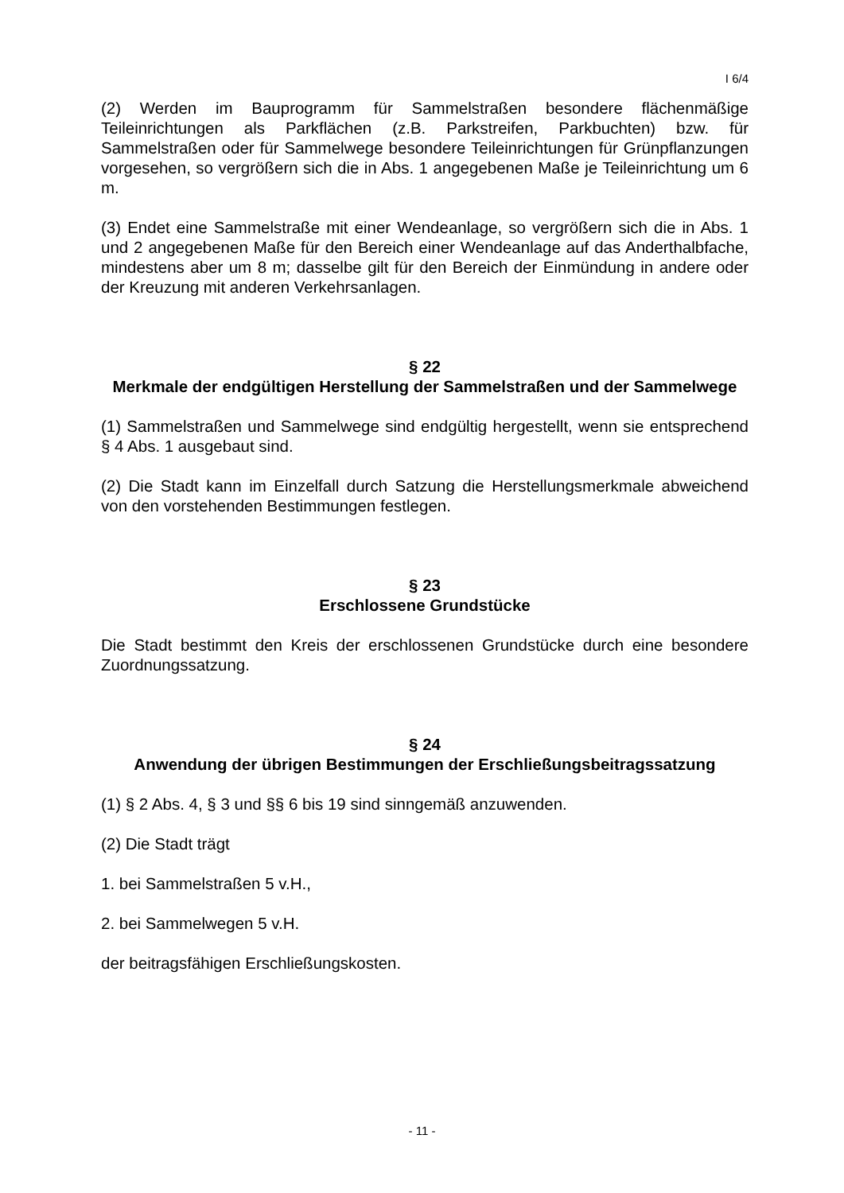I 6/4
(2) Werden im Bauprogramm für Sammelstraßen besondere flächenmäßige Teileinrichtungen als Parkflächen (z.B. Parkstreifen, Parkbuchten) bzw. für Sammelstraßen oder für Sammelwege besondere Teileinrichtungen für Grünpflanzungen vorgesehen, so vergrößern sich die in Abs. 1 angegebenen Maße je Teileinrichtung um 6 m.
(3) Endet eine Sammelstraße mit einer Wendeanlage, so vergrößern sich die in Abs. 1 und 2 angegebenen Maße für den Bereich einer Wendeanlage auf das Anderthalbfache, mindestens aber um 8 m; dasselbe gilt für den Bereich der Einmündung in andere oder der Kreuzung mit anderen Verkehrsanlagen.
§ 22
Merkmale der endgültigen Herstellung der Sammelstraßen und der Sammelwege
(1) Sammelstraßen und Sammelwege sind endgültig hergestellt, wenn sie entsprechend § 4 Abs. 1 ausgebaut sind.
(2) Die Stadt kann im Einzelfall durch Satzung die Herstellungsmerkmale abweichend von den vorstehenden Bestimmungen festlegen.
§ 23
Erschlossene Grundstücke
Die Stadt bestimmt den Kreis der erschlossenen Grundstücke durch eine besondere Zuordnungssatzung.
§ 24
Anwendung der übrigen Bestimmungen der Erschließungsbeitragssatzung
(1) § 2 Abs. 4, § 3 und §§ 6 bis 19 sind sinngemäß anzuwenden.
(2) Die Stadt trägt
1. bei Sammelstraßen 5 v.H.,
2. bei Sammelwegen 5 v.H.
der beitragsfähigen Erschließungskosten.
- 11 -